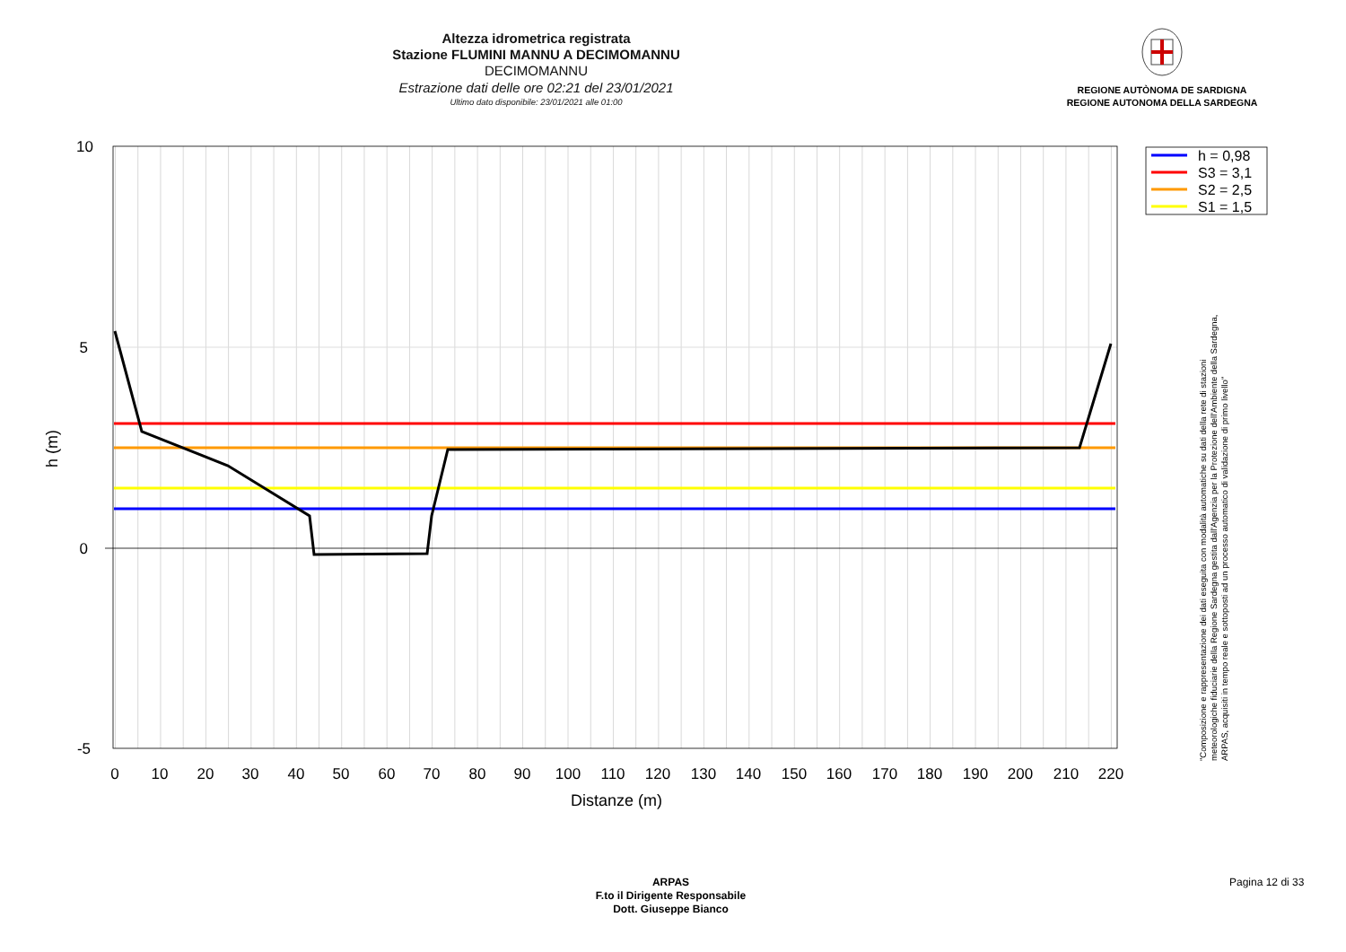Altezza idrometrica registrata
Stazione FLUMINI MANNU A DECIMOMANNU
DECIMOMANNU
Estrazione dati delle ore 02:21 del 23/01/2021
Ultimo dato disponibile: 23/01/2021 alle 01:00
REGIONE AUTÒNOMA DE SARDIGNA
REGIONE AUTONOMA DELLA SARDEGNA
10
5
0
-5
0
10
20
30
40
50
60
70
80
90
100
110
120
130
140
150
160
170
180
190
200
210
220
Distanze (m)
h (m)
h = 0,98
S3 = 3,1
S2 = 2,5
S1 = 1,5
"Composizione e rappresentazione dei dati eseguita con modalità automatiche su dati della rete di stazioni
meteorologiche fiduciarie della Regione Sardegna gestita dall'Agenzia per la Protezione dell'Ambiente della Sardegna,
ARPAS, acquisiti in tempo reale e sottoposti ad un processo automatico di validazione di primo livello"
ARPAS
F.to il Dirigente Responsabile
Dott. Giuseppe Bianco
Pagina 12 di 33